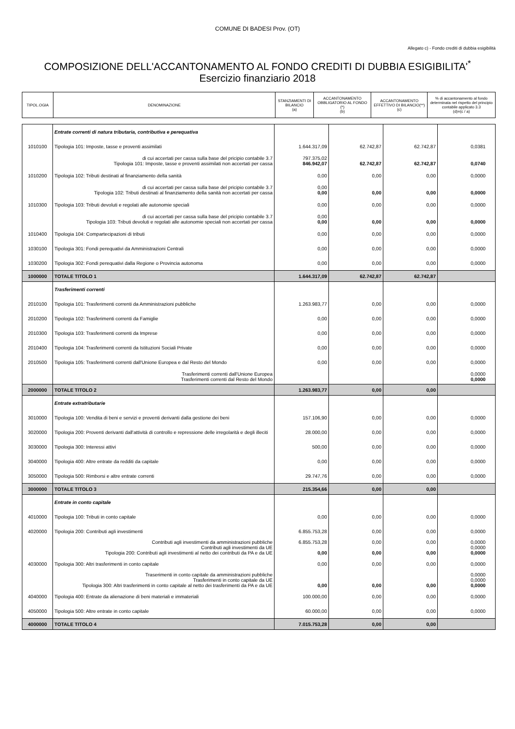COMUNE DI BADESI Prov. (OT)
Allegato c) - Fondo crediti di dubbia esigibilità
COMPOSIZIONE DELL'ACCANTONAMENTO AL FONDO CREDITI DI DUBBIA ESIGIBILITA'<sup>*</sup>
Esercizio finanziario 2018
| TIPOL.OGIA | DENOMINAZIONE | STANZIAMENTI DI BILANCIO (a) | ACCANTONAMENTO OBBLIGATORIO AL FONDO (*) (b) | ACCANTONAMENTO EFFETTIVO DI BILANCIO(**) (c) | % di accantonamento al fondo determinata nel rispetto del principio contabile applicato 3.3 (d)=(c / a) |
| --- | --- | --- | --- | --- | --- |
| | Entrate correnti di natura tributaria, contributiva e perequativa | | | | |
| 1010100 | Tipologia 101: Imposte, tasse e proventi assimilati | 1.644.317,09 | 62.742,87 | 62.742,87 | 0,0381 |
| | di cui accertati per cassa sulla base del pricipio contabile 3.7 Tipologia 101: Imposte, tasse e proventi assimilati non accertati per cassa | 797.375,02 846.942,07 | 62.742,87 | 62.742,87 | 0,0740 |
| 1010200 | Tipologia 102: Tributi destinati al finanziamento della sanità | 0,00 | 0,00 | 0,00 | 0,0000 |
| | di cui accertati per cassa sulla base del pricipio contabile 3.7 Tipologia 102: Tributi destinati al finanziamento della sanità non accertati per cassa | 0,00 0,00 | 0,00 | 0,00 | 0,0000 |
| 1010300 | Tipologia 103: Tributi devoluti e regolati alle autonomie speciali | 0,00 | 0,00 | 0,00 | 0,0000 |
| | di cui accertati per cassa sulla base del pricipio contabile 3.7 Tipologia 103: Tributi devoluti e regolati alle autonomie speciali non accertati per cassa | 0,00 0,00 | 0,00 | 0,00 | 0,0000 |
| 1010400 | Tipologia 104: Compartecipazioni di tributi | 0,00 | 0,00 | 0,00 | 0,0000 |
| 1030100 | Tipologia 301: Fondi perequativi da Amministrazioni Centrali | 0,00 | 0,00 | 0,00 | 0,0000 |
| 1030200 | Tipologia 302: Fondi perequativi dalla Regione o Provincia autonoma | 0,00 | 0,00 | 0,00 | 0,0000 |
| 1000000 | TOTALE TITOLO 1 | 1.644.317,09 | 62.742,87 | 62.742,87 | |
| | Trasferimenti correnti | | | | |
| 2010100 | Tipologia 101: Trasferimenti correnti da Amministrazioni pubbliche | 1.263.983,77 | 0,00 | 0,00 | 0,0000 |
| 2010200 | Tipologia 102: Trasferimenti correnti da Famiglie | 0,00 | 0,00 | 0,00 | 0,0000 |
| 2010300 | Tipologia 103: Trasferimenti correnti da Imprese | 0,00 | 0,00 | 0,00 | 0,0000 |
| 2010400 | Tipologia 104: Trasferimenti correnti da Istituzioni Sociali Private | 0,00 | 0,00 | 0,00 | 0,0000 |
| 2010500 | Tipologia 105: Trasferimenti correnti dall'Unione Europea e dal Resto del Mondo | 0,00 | 0,00 | 0,00 | 0,0000 |
| | Trasferimenti correnti dall'Unione Europea Trasferimenti correnti dal Resto del Mondo | | | | 0,0000 0,0000 |
| 2000000 | TOTALE TITOLO 2 | 1.263.983,77 | 0,00 | 0,00 | |
| | Entrate extratributarie | | | | |
| 3010000 | Tipologia 100: Vendita di beni e servizi e proventi derivanti dalla gestione dei beni | 157.106,90 | 0,00 | 0,00 | 0,0000 |
| 3020000 | Tipologia 200: Proventi derivanti dall'attività di controllo e repressione delle irregolarità e degli illeciti | 28.000,00 | 0,00 | 0,00 | 0,0000 |
| 3030000 | Tipologia 300: Interessi attivi | 500,00 | 0,00 | 0,00 | 0,0000 |
| 3040000 | Tipologia 400: Altre entrate da redditi da capitale | 0,00 | 0,00 | 0,00 | 0,0000 |
| 3050000 | Tipologia 500: Rimborsi e altre entrate correnti | 29.747,76 | 0,00 | 0,00 | 0,0000 |
| 3000000 | TOTALE TITOLO 3 | 215.354,66 | 0,00 | 0,00 | |
| | Entrate in conto capitale | | | | |
| 4010000 | Tipologia 100: Tributi in conto capitale | 0,00 | 0,00 | 0,00 | 0,0000 |
| 4020000 | Tipologia 200: Contributi agli investimenti | 6.855.753,28 | 0,00 | 0,00 | 0,0000 |
| | Contributi agli investimenti da amministrazioni pubbliche Contributi agli investimenti da UE Tipologia 200: Contributi agli investimenti al netto dei contributi da PA e da UE | 6.855.753,28 0,00 | 0,00 0,00 | 0,00 0,00 | 0,0000 0,0000 0,0000 |
| 4030000 | Tipologia 300: Altri trasferimenti in conto capitale | 0,00 | 0,00 | 0,00 | 0,0000 |
| | Traserimenti in conto capitale da amministrazioni pubbliche Trasferimenti in conto capitale da UE Tipologia 300: Altri trasferimenti in conto capitale al netto dei trasferimenti da PA e da UE | 0,00 | 0,00 | 0,00 | 0,0000 0,0000 0,0000 |
| 4040000 | Tipologia 400: Entrate da alienazione di beni materiali e immateriali | 100.000,00 | 0,00 | 0,00 | 0,0000 |
| 4050000 | Tipologia 500: Altre entrate in conto capitale | 60.000,00 | 0,00 | 0,00 | 0,0000 |
| 4000000 | TOTALE TITOLO 4 | 7.015.753,28 | 0,00 | 0,00 | |